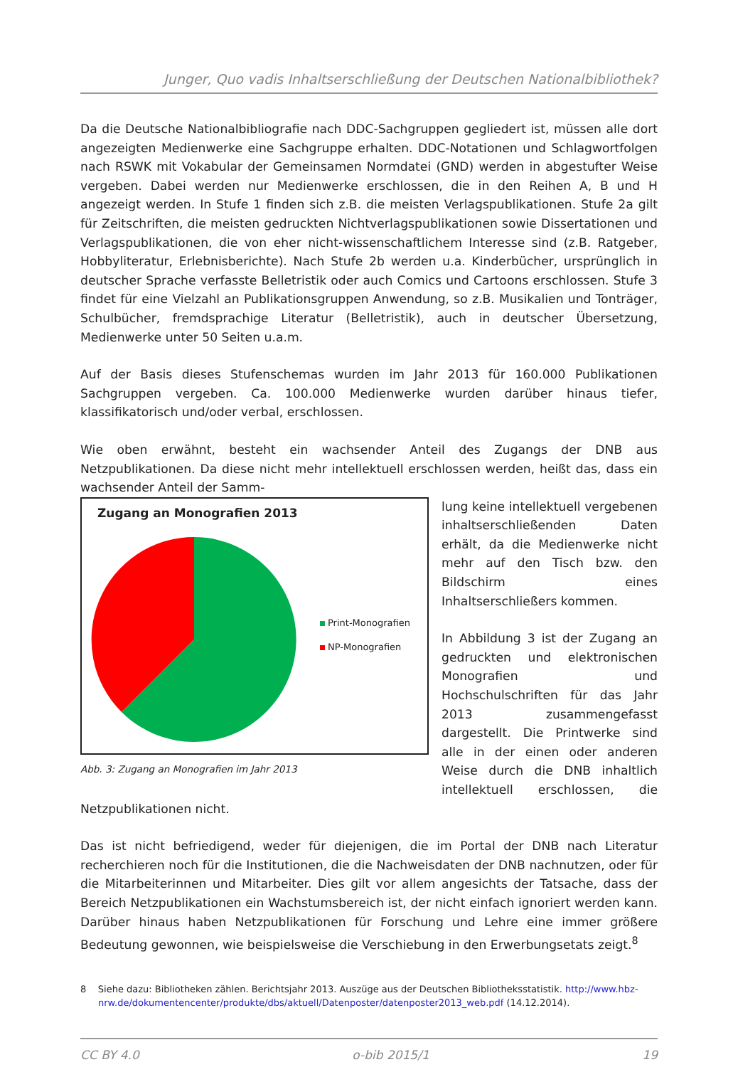Junger, Quo vadis Inhaltserschließung der Deutschen Nationalbibliothek?
Da die Deutsche Nationalbibliografie nach DDC-Sachgruppen gegliedert ist, müssen alle dort angezeigten Medienwerke eine Sachgruppe erhalten. DDC-Notationen und Schlagwortfolgen nach RSWK mit Vokabular der Gemeinsamen Normdatei (GND) werden in abgestufter Weise vergeben. Dabei werden nur Medienwerke erschlossen, die in den Reihen A, B und H angezeigt werden. In Stufe 1 finden sich z.B. die meisten Verlagspublikationen. Stufe 2a gilt für Zeitschriften, die meisten gedruckten Nichtverlagspublikationen sowie Dissertationen und Verlagspublikationen, die von eher nicht-wissenschaftlichem Interesse sind (z.B. Ratgeber, Hobbyliteratur, Erlebnisberichte). Nach Stufe 2b werden u.a. Kinderbücher, ursprünglich in deutscher Sprache verfasste Belletristik oder auch Comics und Cartoons erschlossen. Stufe 3 findet für eine Vielzahl an Publikationsgruppen Anwendung, so z.B. Musikalien und Tonträger, Schulbücher, fremdsprachige Literatur (Belletristik), auch in deutscher Übersetzung, Medienwerke unter 50 Seiten u.a.m.
Auf der Basis dieses Stufenschemas wurden im Jahr 2013 für 160.000 Publikationen Sachgruppen vergeben. Ca. 100.000 Medienwerke wurden darüber hinaus tiefer, klassifikatorisch und/oder verbal, erschlossen.
Wie oben erwähnt, besteht ein wachsender Anteil des Zugangs der DNB aus Netzpublikationen. Da diese nicht mehr intellektuell erschlossen werden, heißt das, dass ein wachsender Anteil der Samm-
Zugang an Monografien 2013
Print-Monografien
NP-Monografien
Abb. 3: Zugang an Monografien im Jahr 2013
lung keine intellektuell vergebenen inhaltserschließenden Daten erhält, da die Medienwerke nicht mehr auf den Tisch bzw. den Bildschirm eines Inhaltserschließers kommen.
In Abbildung 3 ist der Zugang an gedruckten und elektronischen Monografien und Hochschulschriften für das Jahr 2013 zusammengefasst dargestellt. Die Printwerke sind alle in der einen oder anderen Weise durch die DNB inhaltlich intellektuell erschlossen, die Netzpublikationen nicht.
Das ist nicht befriedigend, weder für diejenigen, die im Portal der DNB nach Literatur recherchieren noch für die Institutionen, die die Nachweisdaten der DNB nachnutzen, oder für die Mitarbeiterinnen und Mitarbeiter. Dies gilt vor allem angesichts der Tatsache, dass der Bereich Netzpublikationen ein Wachstumsbereich ist, der nicht einfach ignoriert werden kann. Darüber hinaus haben Netzpublikationen für Forschung und Lehre eine immer größere Bedeutung gewonnen, wie beispielsweise die Verschiebung in den Erwerbungsetats zeigt.<sup>8</sup>
8 Siehe dazu: Bibliotheken zählen. Berichtsjahr 2013. Auszüge aus der Deutschen Bibliotheksstatistik. http://www.hbz-nrw.de/dokumentencenter/produkte/dbs/aktuell/Datenposter/datenposter2013_web.pdf (14.12.2014).
CC BY 4.0 o-bib 2015/1 19